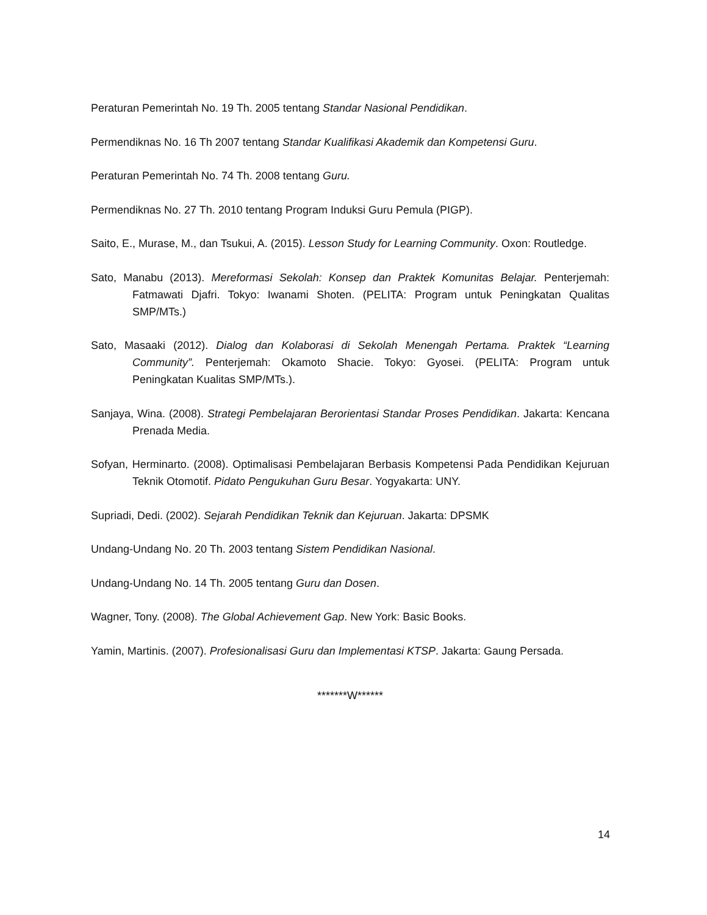Peraturan Pemerintah No. 19 Th. 2005 tentang Standar Nasional Pendidikan.
Permendiknas No. 16 Th 2007 tentang Standar Kualifikasi Akademik dan Kompetensi Guru.
Peraturan Pemerintah No. 74 Th. 2008 tentang Guru.
Permendiknas No. 27 Th. 2010 tentang Program Induksi Guru Pemula (PIGP).
Saito, E., Murase, M., dan Tsukui, A. (2015). Lesson Study for Learning Community. Oxon: Routledge.
Sato, Manabu (2013). Mereformasi Sekolah: Konsep dan Praktek Komunitas Belajar. Penterjemah: Fatmawati Djafri. Tokyo: Iwanami Shoten. (PELITA: Program untuk Peningkatan Qualitas SMP/MTs.)
Sato, Masaaki (2012). Dialog dan Kolaborasi di Sekolah Menengah Pertama. Praktek “Learning Community”. Penterjemah: Okamoto Shacie. Tokyo: Gyosei. (PELITA: Program untuk Peningkatan Kualitas SMP/MTs.).
Sanjaya, Wina. (2008). Strategi Pembelajaran Berorientasi Standar Proses Pendidikan. Jakarta: Kencana Prenada Media.
Sofyan, Herminarto. (2008). Optimalisasi Pembelajaran Berbasis Kompetensi Pada Pendidikan Kejuruan Teknik Otomotif. Pidato Pengukuhan Guru Besar. Yogyakarta: UNY.
Supriadi, Dedi. (2002). Sejarah Pendidikan Teknik dan Kejuruan. Jakarta: DPSMK
Undang-Undang No. 20 Th. 2003 tentang Sistem Pendidikan Nasional.
Undang-Undang No. 14 Th. 2005 tentang Guru dan Dosen.
Wagner, Tony. (2008). The Global Achievement Gap. New York: Basic Books.
Yamin, Martinis. (2007). Profesionalisasi Guru dan Implementasi KTSP. Jakarta: Gaung Persada.
*******W******
14